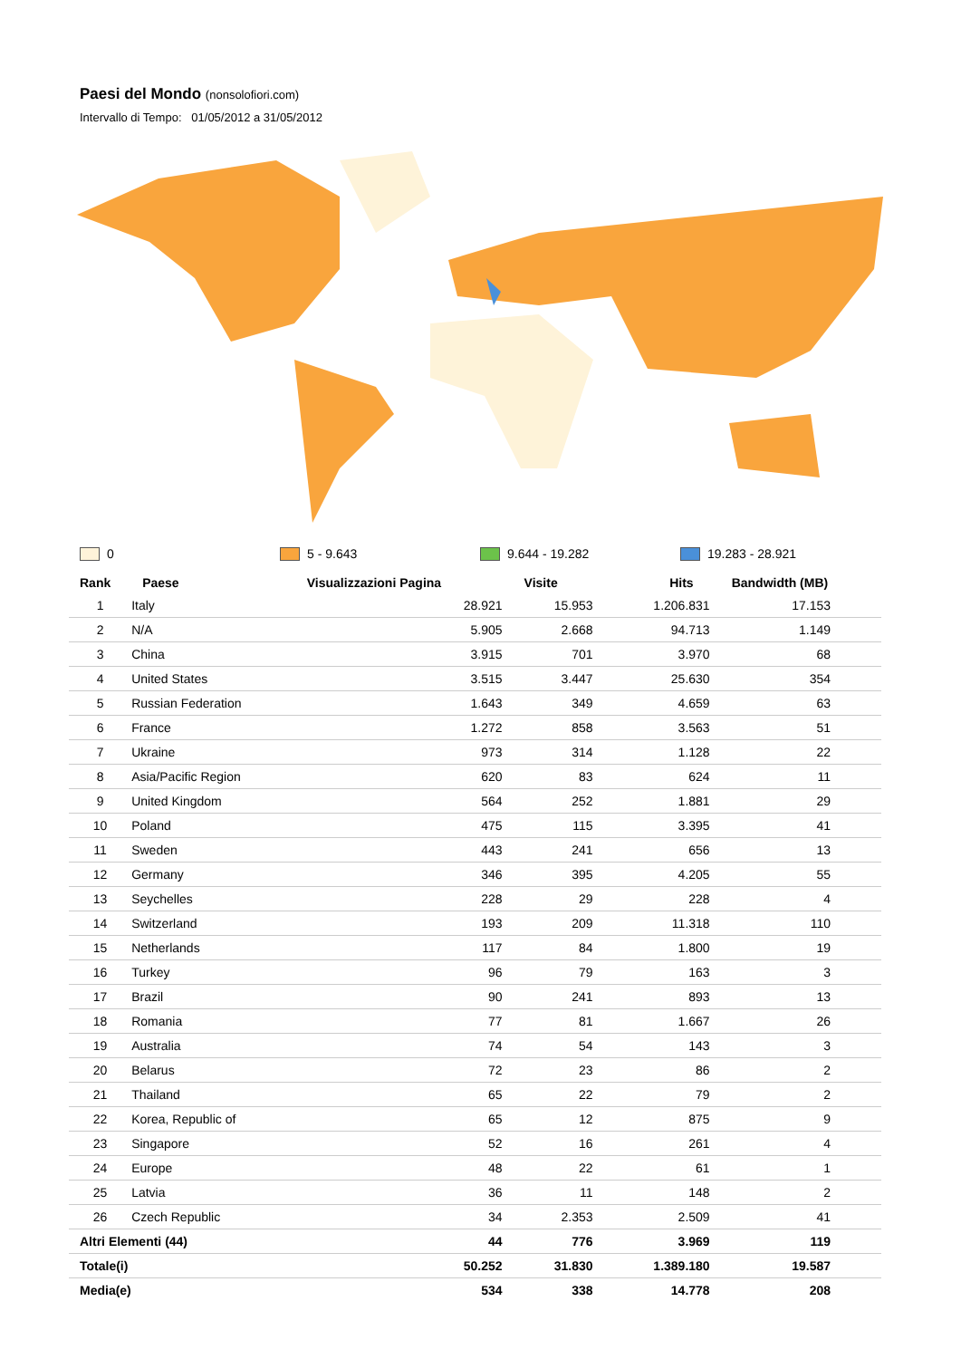Paesi del Mondo (nonsolofiori.com)
Intervallo di Tempo: 01/05/2012 a 31/05/2012
0 5 - 9.643 9.644 - 19.282 19.283 - 28.921
| Rank | Paese | Visualizzazioni Pagina | Visite | Hits | Bandwidth (MB) |
| --- | --- | --- | --- | --- | --- |
| 1 | Italy | 28.921 | 15.953 | 1.206.831 | 17.153 |
| 2 | N/A | 5.905 | 2.668 | 94.713 | 1.149 |
| 3 | China | 3.915 | 701 | 3.970 | 68 |
| 4 | United States | 3.515 | 3.447 | 25.630 | 354 |
| 5 | Russian Federation | 1.643 | 349 | 4.659 | 63 |
| 6 | France | 1.272 | 858 | 3.563 | 51 |
| 7 | Ukraine | 973 | 314 | 1.128 | 22 |
| 8 | Asia/Pacific Region | 620 | 83 | 624 | 11 |
| 9 | United Kingdom | 564 | 252 | 1.881 | 29 |
| 10 | Poland | 475 | 115 | 3.395 | 41 |
| 11 | Sweden | 443 | 241 | 656 | 13 |
| 12 | Germany | 346 | 395 | 4.205 | 55 |
| 13 | Seychelles | 228 | 29 | 228 | 4 |
| 14 | Switzerland | 193 | 209 | 11.318 | 110 |
| 15 | Netherlands | 117 | 84 | 1.800 | 19 |
| 16 | Turkey | 96 | 79 | 163 | 3 |
| 17 | Brazil | 90 | 241 | 893 | 13 |
| 18 | Romania | 77 | 81 | 1.667 | 26 |
| 19 | Australia | 74 | 54 | 143 | 3 |
| 20 | Belarus | 72 | 23 | 86 | 2 |
| 21 | Thailand | 65 | 22 | 79 | 2 |
| 22 | Korea, Republic of | 65 | 12 | 875 | 9 |
| 23 | Singapore | 52 | 16 | 261 | 4 |
| 24 | Europe | 48 | 22 | 61 | 1 |
| 25 | Latvia | 36 | 11 | 148 | 2 |
| 26 | Czech Republic | 34 | 2.353 | 2.509 | 41 |
| Altri Elementi (44) | | 44 | 776 | 3.969 | 119 |
| Totale(i) | | 50.252 | 31.830 | 1.389.180 | 19.587 |
| Media(e) | | 534 | 338 | 14.778 | 208 |